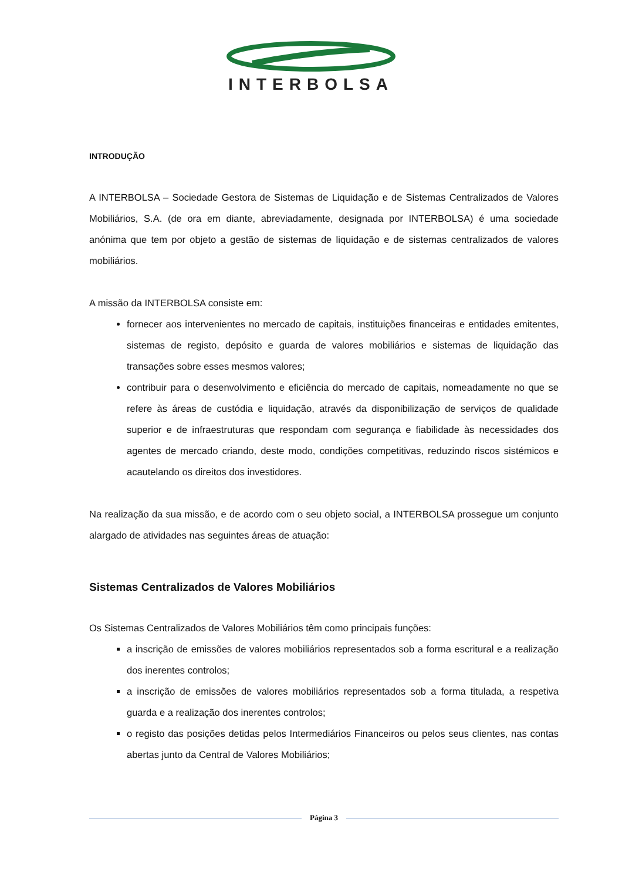INTERBOLSA
INTRODUÇÃO
A INTERBOLSA – Sociedade Gestora de Sistemas de Liquidação e de Sistemas Centralizados de Valores Mobiliários, S.A. (de ora em diante, abreviadamente, designada por INTERBOLSA) é uma sociedade anónima que tem por objeto a gestão de sistemas de liquidação e de sistemas centralizados de valores mobiliários.
A missão da INTERBOLSA consiste em:
fornecer aos intervenientes no mercado de capitais, instituições financeiras e entidades emitentes, sistemas de registo, depósito e guarda de valores mobiliários e sistemas de liquidação das transações sobre esses mesmos valores;
contribuir para o desenvolvimento e eficiência do mercado de capitais, nomeadamente no que se refere às áreas de custódia e liquidação, através da disponibilização de serviços de qualidade superior e de infraestruturas que respondam com segurança e fiabilidade às necessidades dos agentes de mercado criando, deste modo, condições competitivas, reduzindo riscos sistémicos e acautelando os direitos dos investidores.
Na realização da sua missão, e de acordo com o seu objeto social, a INTERBOLSA prossegue um conjunto alargado de atividades nas seguintes áreas de atuação:
Sistemas Centralizados de Valores Mobiliários
Os Sistemas Centralizados de Valores Mobiliários têm como principais funções:
a inscrição de emissões de valores mobiliários representados sob a forma escritural e a realização dos inerentes controlos;
a inscrição de emissões de valores mobiliários representados sob a forma titulada, a respetiva guarda e a realização dos inerentes controlos;
o registo das posições detidas pelos Intermediários Financeiros ou pelos seus clientes, nas contas abertas junto da Central de Valores Mobiliários;
Página 3